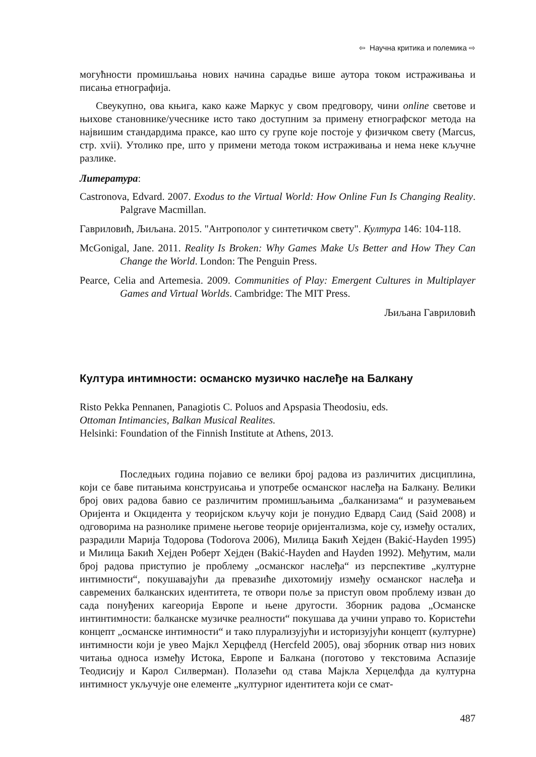⇦ Научна критика и полемика ⇨
могућности промишљања нових начина сарадње више аутора током истраживања и писања етнографија.
Свеукупно, ова књига, како каже Маркус у свом предговору, чини online светове и њихове становнике/учеснике исто тако доступним за примену етнографског метода на највишим стандардима праксе, као што су групе које постоје у физичком свету (Marcus, стр. xvii). Утолико пре, што у примени метода током истраживања и нема неке кључне разлике.
Литература:
Castronova, Edvard. 2007. Exodus to the Virtual World: How Online Fun Is Changing Reality. Palgrave Macmillan.
Гавриловић, Љиљана. 2015. "Антрополог у синтетичком свету". Култура 146: 104-118.
McGonigal, Jane. 2011. Reality Is Broken: Why Games Make Us Better and How They Can Change the World. London: The Penguin Press.
Pearce, Celia and Artemesia. 2009. Communities of Play: Emergent Cultures in Multiplayer Games and Virtual Worlds. Cambridge: The MIT Press.
Љиљана Гавриловић
Култура интимности: османско музичко наслеђе на Балкану
Risto Pekka Pennanen, Panagiotis C. Poluos and Apspasia Theodosiu, eds.
Ottoman Intimancies, Balkan Musical Realites.
Helsinki: Foundation of the Finnish Institute at Athens, 2013.
Последњих година појавио се велики број радова из различитих дисциплина, који се баве питањима конструисања и употребе османског наслеђа на Балкану. Велики број ових радова бавио се различитим промишљањима „балканизама“ и разумевањем Оријента и Окцидента у теоријском кључу који је понудио Едвард Саид (Said 2008) и одговорима на разнолике примене његове теорије оријентализма, које су, између осталих, разрадили Марија Тодорова (Todorova 2006), Милица Бакић Хејден (Bakić-Hayden 1995) и Милица Бакић Хејден Роберт Хејден (Bakić-Hayden and Hayden 1992). Међутим, мали број радова приступио је проблему „османског наслеђа“ из перспективе „културне интимности“, покушавајући да превазиће дихотомију између османског наслеђа и савремених балканских идентитета, те отвори поље за приступ овом проблему изван до сада понуђених кагеорија Европе и њене другости. Зборник радова „Османске интинтимности: балканске музичке реалности“ покушава да учини управо то. Користећи концепт „османске интимности“ и тако плурализујући и историзујући концепт (културне) интимности који је увео Мајкл Херцфелд (Hercfeld 2005), овај зборник отвар низ нових читања односа између Истока, Европе и Балкана (поготово у текстовима Аспазије Теодисију и Карол Силверман). Полазећи од става Мајкла Херцелфда да културна интимност укључује оне елементе „културног идентитета који се смат-
487